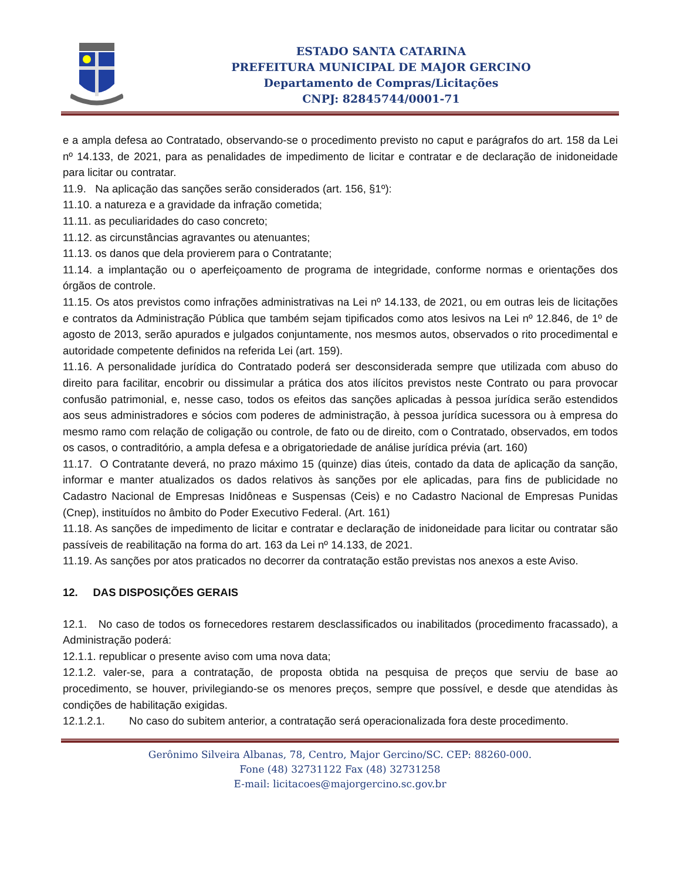ESTADO SANTA CATARINA
PREFEITURA MUNICIPAL DE MAJOR GERCINO
Departamento de Compras/Licitações
CNPJ: 82845744/0001-71
e a ampla defesa ao Contratado, observando-se o procedimento previsto no caput e parágrafos do art. 158 da Lei nº 14.133, de 2021, para as penalidades de impedimento de licitar e contratar e de declaração de inidoneidade para licitar ou contratar.
11.9. Na aplicação das sanções serão considerados (art. 156, §1º):
11.10. a natureza e a gravidade da infração cometida;
11.11. as peculiaridades do caso concreto;
11.12. as circunstâncias agravantes ou atenuantes;
11.13. os danos que dela provierem para o Contratante;
11.14. a implantação ou o aperfeiçoamento de programa de integridade, conforme normas e orientações dos órgãos de controle.
11.15. Os atos previstos como infrações administrativas na Lei nº 14.133, de 2021, ou em outras leis de licitações e contratos da Administração Pública que também sejam tipificados como atos lesivos na Lei nº 12.846, de 1º de agosto de 2013, serão apurados e julgados conjuntamente, nos mesmos autos, observados o rito procedimental e autoridade competente definidos na referida Lei (art. 159).
11.16. A personalidade jurídica do Contratado poderá ser desconsiderada sempre que utilizada com abuso do direito para facilitar, encobrir ou dissimular a prática dos atos ilícitos previstos neste Contrato ou para provocar confusão patrimonial, e, nesse caso, todos os efeitos das sanções aplicadas à pessoa jurídica serão estendidos aos seus administradores e sócios com poderes de administração, à pessoa jurídica sucessora ou à empresa do mesmo ramo com relação de coligação ou controle, de fato ou de direito, com o Contratado, observados, em todos os casos, o contraditório, a ampla defesa e a obrigatoriedade de análise jurídica prévia (art. 160)
11.17. O Contratante deverá, no prazo máximo 15 (quinze) dias úteis, contado da data de aplicação da sanção, informar e manter atualizados os dados relativos às sanções por ele aplicadas, para fins de publicidade no Cadastro Nacional de Empresas Inidôneas e Suspensas (Ceis) e no Cadastro Nacional de Empresas Punidas (Cnep), instituídos no âmbito do Poder Executivo Federal. (Art. 161)
11.18. As sanções de impedimento de licitar e contratar e declaração de inidoneidade para licitar ou contratar são passíveis de reabilitação na forma do art. 163 da Lei nº 14.133, de 2021.
11.19. As sanções por atos praticados no decorrer da contratação estão previstas nos anexos a este Aviso.
12. DAS DISPOSIÇÕES GERAIS
12.1. No caso de todos os fornecedores restarem desclassificados ou inabilitados (procedimento fracassado), a Administração poderá:
12.1.1. republicar o presente aviso com uma nova data;
12.1.2. valer-se, para a contratação, de proposta obtida na pesquisa de preços que serviu de base ao procedimento, se houver, privilegiando-se os menores preços, sempre que possível, e desde que atendidas às condições de habilitação exigidas.
12.1.2.1. No caso do subitem anterior, a contratação será operacionalizada fora deste procedimento.
Gerônimo Silveira Albanas, 78, Centro, Major Gercino/SC. CEP: 88260-000.
Fone (48) 32731122 Fax (48) 32731258
E-mail: licitacoes@majorgercino.sc.gov.br